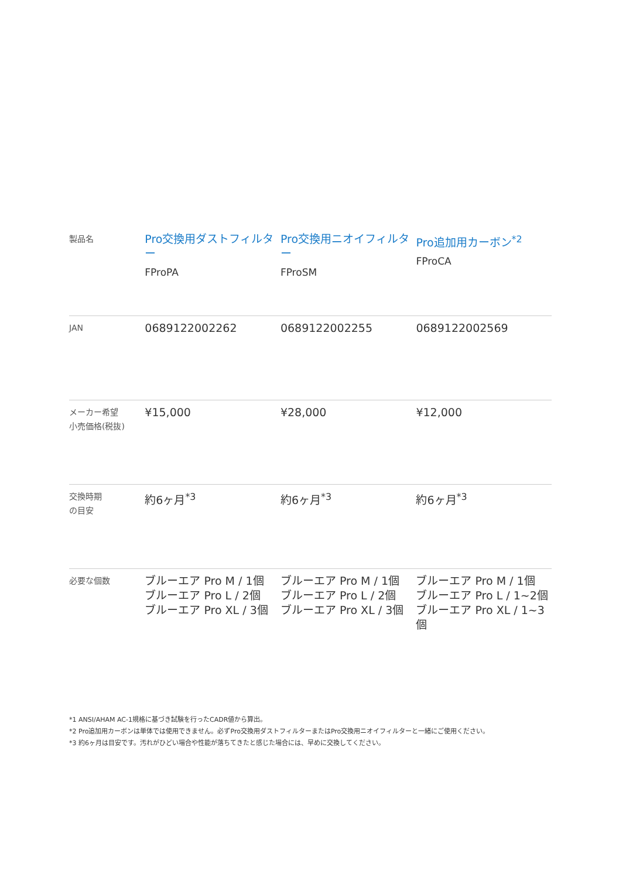| 製品名 | Pro交換用ダストフィルター FProPA | Pro交換用ニオイフィルター FProSM | Pro追加用カーボン<sup>*2</sup> FProCA |
| JAN | 0689122002262 | 0689122002255 | 0689122002569 |
| メーカー希望 小売価格(税抜) | ¥15,000 | ¥28,000 | ¥12,000 |
| 交換時期 の目安 | 約6ヶ月<sup>*3</sup> | 約6ヶ月<sup>*3</sup> | 約6ヶ月<sup>*3</sup> |
| 必要な個数 | ブルーエア Pro M / 1個 ブルーエア Pro L / 2個 ブルーエア Pro XL / 3個 | ブルーエア Pro M / 1個 ブルーエア Pro L / 2個 ブルーエア Pro XL / 3個 | ブルーエア Pro M / 1個 ブルーエア Pro L / 1~2個 ブルーエア Pro XL / 1~3個 |
*1 ANSI/AHAM AC-1規格に基づき試験を行ったCADR値から算出。
*2 Pro追加用カーボンは単体では使用できません。必ずPro交換用ダストフィルターまたはPro交換用ニオイフィルターと一緒にご使用ください。
*3 約6ヶ月は目安です。汚れがひどい場合や性能が落ちてきたと感じた場合には、早めに交換してください。